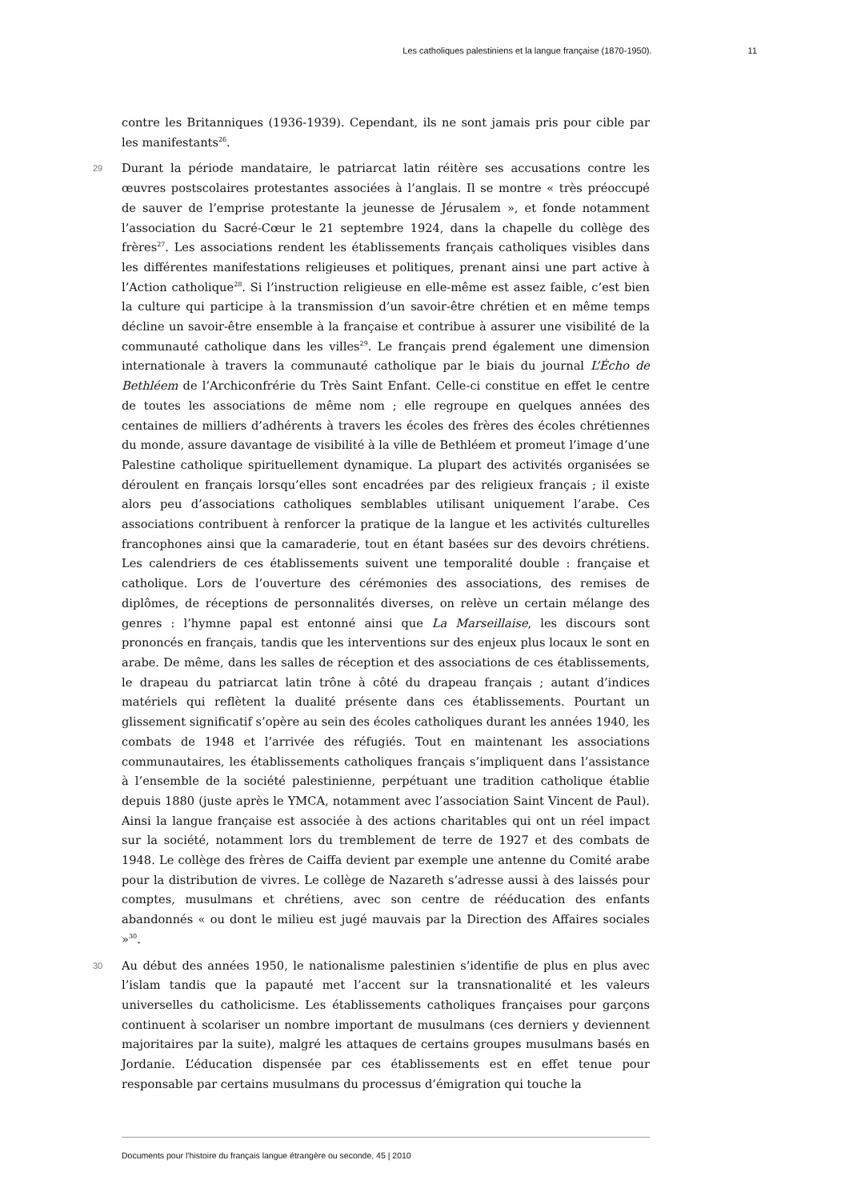Les catholiques palestiniens et la langue française (1870-1950). 11
contre les Britanniques (1936-1939). Cependant, ils ne sont jamais pris pour cible par les manifestants<sup>26</sup>.
29 Durant la période mandataire, le patriarcat latin réitère ses accusations contre les œuvres postscolaires protestantes associées à l’anglais. Il se montre « très préoccupé de sauver de l’emprise protestante la jeunesse de Jérusalem », et fonde notamment l’association du Sacré-Cœur le 21 septembre 1924, dans la chapelle du collège des frères<sup>27</sup>. Les associations rendent les établissements français catholiques visibles dans les différentes manifestations religieuses et politiques, prenant ainsi une part active à l’Action catholique<sup>28</sup>. Si l’instruction religieuse en elle-même est assez faible, c’est bien la culture qui participe à la transmission d’un savoir-être chrétien et en même temps décline un savoir-être ensemble à la française et contribue à assurer une visibilité de la communauté catholique dans les villes<sup>29</sup>. Le français prend également une dimension internationale à travers la communauté catholique par le biais du journal L’Écho de Bethléem de l’Archiconfrérie du Très Saint Enfant. Celle-ci constitue en effet le centre de toutes les associations de même nom ; elle regroupe en quelques années des centaines de milliers d’adhérents à travers les écoles des frères des écoles chrétiennes du monde, assure davantage de visibilité à la ville de Bethléem et promeut l’image d’une Palestine catholique spirituellement dynamique. La plupart des activités organisées se déroulent en français lorsqu’elles sont encadrées par des religieux français ; il existe alors peu d’associations catholiques semblables utilisant uniquement l’arabe. Ces associations contribuent à renforcer la pratique de la langue et les activités culturelles francophones ainsi que la camaraderie, tout en étant basées sur des devoirs chrétiens. Les calendriers de ces établissements suivent une temporalité double : française et catholique. Lors de l’ouverture des cérémonies des associations, des remises de diplômes, de réceptions de personnalités diverses, on relève un certain mélange des genres : l’hymne papal est entonné ainsi que La Marseillaise, les discours sont prononcés en français, tandis que les interventions sur des enjeux plus locaux le sont en arabe. De même, dans les salles de réception et des associations de ces établissements, le drapeau du patriarcat latin trône à côté du drapeau français ; autant d’indices matériels qui reflètent la dualité présente dans ces établissements. Pourtant un glissement significatif s’opère au sein des écoles catholiques durant les années 1940, les combats de 1948 et l’arrivée des réfugiés. Tout en maintenant les associations communautaires, les établissements catholiques français s’impliquent dans l’assistance à l’ensemble de la société palestinienne, perpétuant une tradition catholique établie depuis 1880 (juste après le YMCA, notamment avec l’association Saint Vincent de Paul). Ainsi la langue française est associée à des actions charitables qui ont un réel impact sur la société, notamment lors du tremblement de terre de 1927 et des combats de 1948. Le collège des frères de Caiffa devient par exemple une antenne du Comité arabe pour la distribution de vivres. Le collège de Nazareth s’adresse aussi à des laissés pour comptes, musulmans et chrétiens, avec son centre de rééducation des enfants abandonnés « ou dont le milieu est jugé mauvais par la Direction des Affaires sociales »<sup>30</sup>.
30 Au début des années 1950, le nationalisme palestinien s’identifie de plus en plus avec l’islam tandis que la papauté met l’accent sur la transnationalité et les valeurs universelles du catholicisme. Les établissements catholiques françaises pour garçons continuent à scolariser un nombre important de musulmans (ces derniers y deviennent majoritaires par la suite), malgré les attaques de certains groupes musulmans basés en Jordanie. L’éducation dispensée par ces établissements est en effet tenue pour responsable par certains musulmans du processus d’émigration qui touche la
Documents pour l’histoire du français langue étrangère ou seconde, 45 | 2010